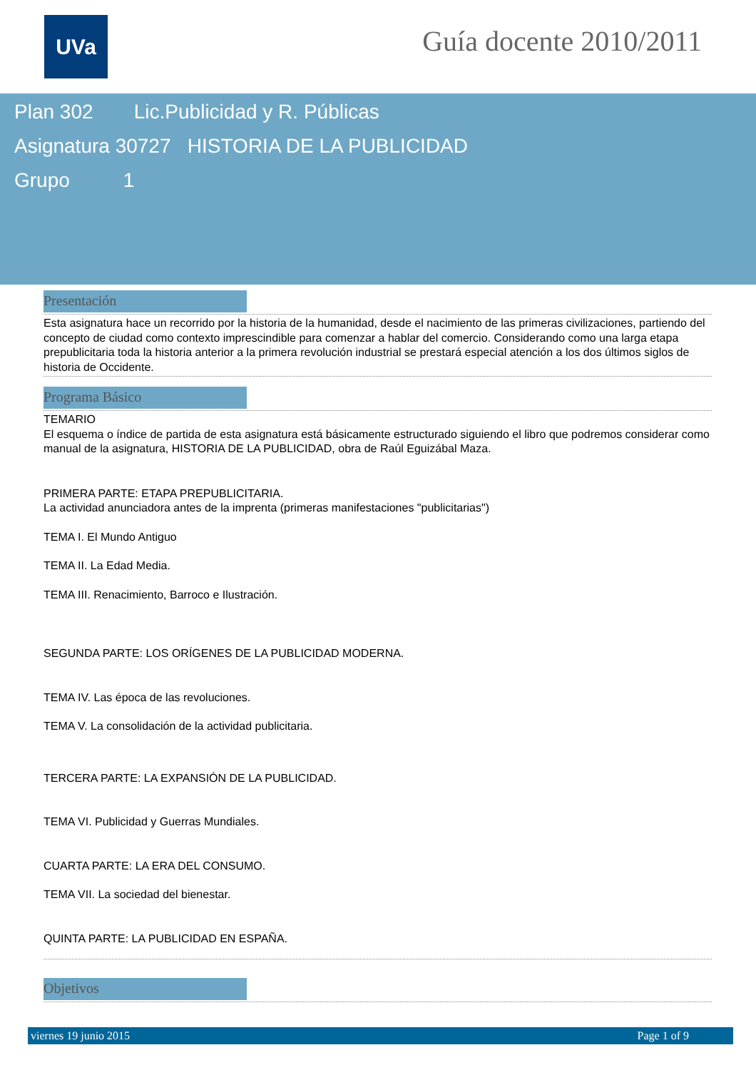UVa Guía docente 2010/2011
Plan 302 Lic.Publicidad y R. Públicas
Asignatura 30727 HISTORIA DE LA PUBLICIDAD
Grupo 1
Presentación
Esta asignatura hace un recorrido por la historia de la humanidad, desde el nacimiento de las primeras civilizaciones, partiendo del concepto de ciudad como contexto imprescindible para comenzar a hablar del comercio. Considerando como una larga etapa prepublicitaria toda la historia anterior a la primera revolución industrial se prestará especial atención a los dos últimos siglos de historia de Occidente.
Programa Básico
TEMARIO
El esquema o índice de partida de esta asignatura está básicamente estructurado siguiendo el libro que podremos considerar como manual de la asignatura, HISTORIA DE LA PUBLICIDAD, obra de Raúl Eguizábal Maza.
PRIMERA PARTE: ETAPA PREPUBLICITARIA.
La actividad anunciadora antes de la imprenta (primeras manifestaciones "publicitarias")
TEMA I. El Mundo Antiguo
TEMA II. La Edad Media.
TEMA III. Renacimiento, Barroco e Ilustración.
SEGUNDA PARTE: LOS ORÍGENES DE LA PUBLICIDAD MODERNA.
TEMA IV. Las época de las revoluciones.
TEMA V. La consolidación de la actividad publicitaria.
TERCERA PARTE: LA EXPANSIÓN DE LA PUBLICIDAD.
TEMA VI. Publicidad y Guerras Mundiales.
CUARTA PARTE: LA ERA DEL CONSUMO.
TEMA VII. La sociedad del bienestar.
QUINTA PARTE: LA PUBLICIDAD EN ESPAÑA.
Objetivos
viernes 19 junio 2015 Page 1 of 9